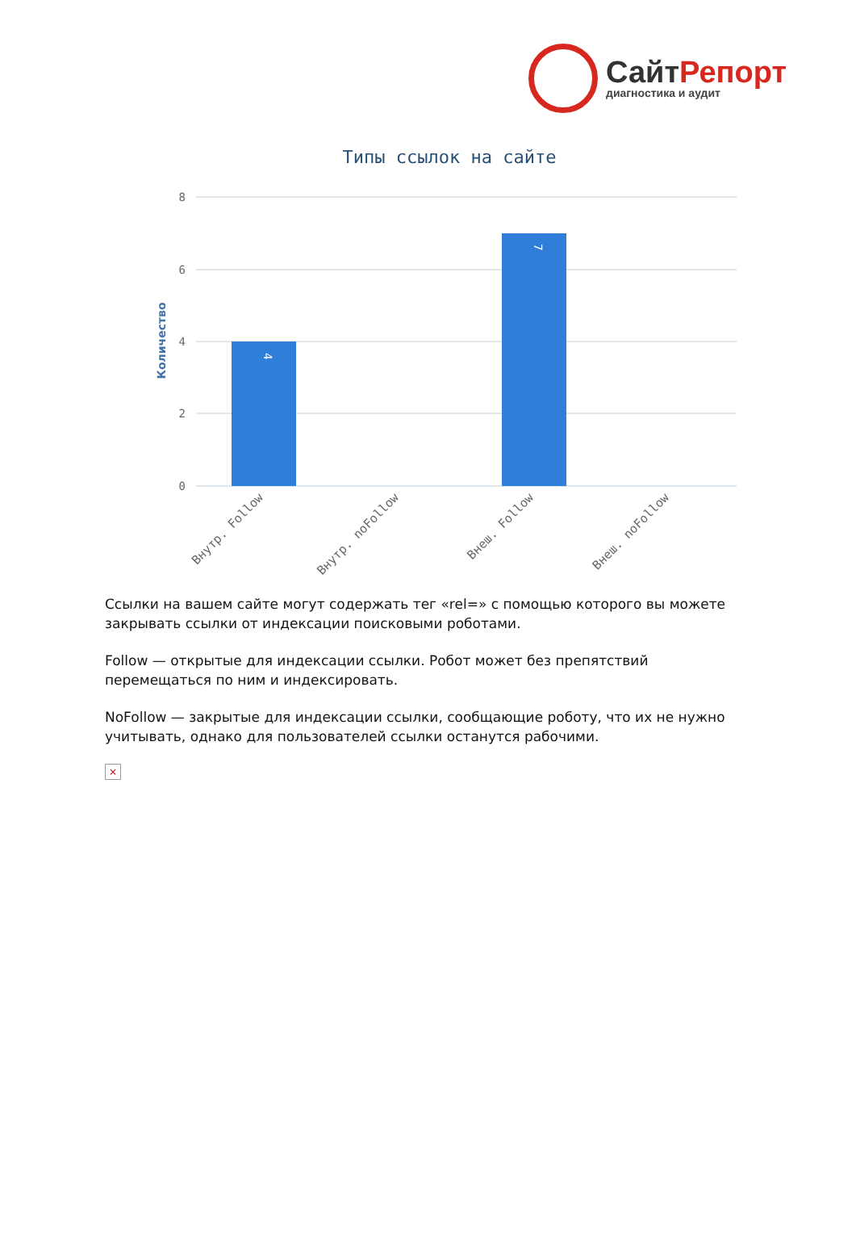СайтРепорт
диагностика и аудит
Типы ссылок на сайте
Количество
8
6
4
2
0
4
7
Внутр. Follow
Внутр. noFollow
Внеш. Follow
Внеш. noFollow
Ссылки на вашем сайте могут содержать тег «rel=» с помощью которого вы можете закрывать ссылки от индексации поисковыми роботами.
Follow — открытые для индексации ссылки. Робот может без препятствий перемещаться по ним и индексировать.
NoFollow — закрытые для индексации ссылки, сообщающие роботу, что их не нужно учитывать, однако для пользователей ссылки останутся рабочими.
×